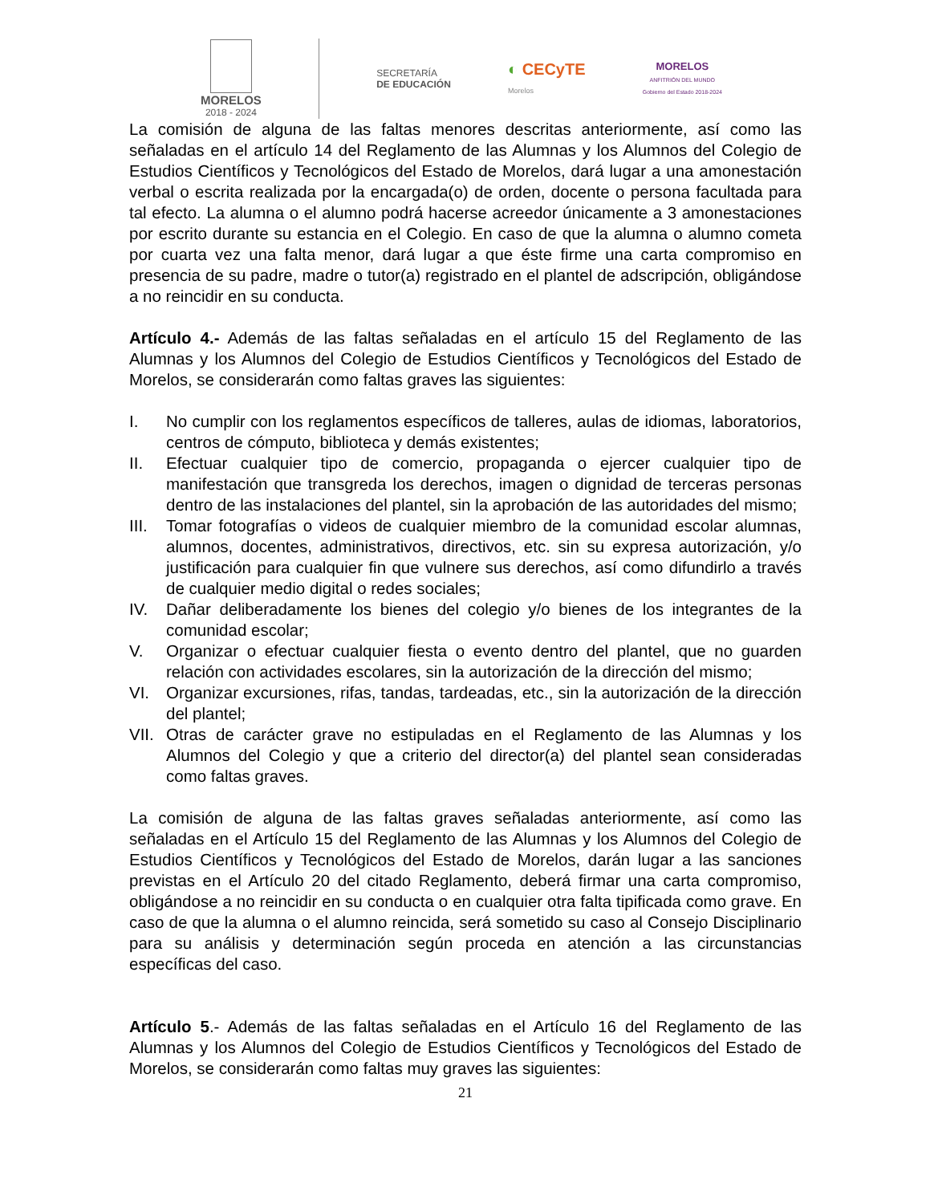MORELOS
2018 - 2024
SECRETARÍA
DE EDUCACIÓN
◐ CECyTE
Morelos
MORELOS
ANFITRIÓN DEL MUNDO
Gobierno del Estado 2018-2024
La comisión de alguna de las faltas menores descritas anteriormente, así como las señaladas en el artículo 14 del Reglamento de las Alumnas y los Alumnos del Colegio de Estudios Científicos y Tecnológicos del Estado de Morelos, dará lugar a una amonestación verbal o escrita realizada por la encargada(o) de orden, docente o persona facultada para tal efecto. La alumna o el alumno podrá hacerse acreedor únicamente a 3 amonestaciones por escrito durante su estancia en el Colegio. En caso de que la alumna o alumno cometa por cuarta vez una falta menor, dará lugar a que éste firme una carta compromiso en presencia de su padre, madre o tutor(a) registrado en el plantel de adscripción, obligándose a no reincidir en su conducta.
Artículo 4.- Además de las faltas señaladas en el artículo 15 del Reglamento de las Alumnas y los Alumnos del Colegio de Estudios Científicos y Tecnológicos del Estado de Morelos, se considerarán como faltas graves las siguientes:
I. No cumplir con los reglamentos específicos de talleres, aulas de idiomas, laboratorios, centros de cómputo, biblioteca y demás existentes;
II. Efectuar cualquier tipo de comercio, propaganda o ejercer cualquier tipo de manifestación que transgreda los derechos, imagen o dignidad de terceras personas dentro de las instalaciones del plantel, sin la aprobación de las autoridades del mismo;
III. Tomar fotografías o videos de cualquier miembro de la comunidad escolar alumnas, alumnos, docentes, administrativos, directivos, etc. sin su expresa autorización, y/o justificación para cualquier fin que vulnere sus derechos, así como difundirlo a través de cualquier medio digital o redes sociales;
IV. Dañar deliberadamente los bienes del colegio y/o bienes de los integrantes de la comunidad escolar;
V. Organizar o efectuar cualquier fiesta o evento dentro del plantel, que no guarden relación con actividades escolares, sin la autorización de la dirección del mismo;
VI. Organizar excursiones, rifas, tandas, tardeadas, etc., sin la autorización de la dirección del plantel;
VII. Otras de carácter grave no estipuladas en el Reglamento de las Alumnas y los Alumnos del Colegio y que a criterio del director(a) del plantel sean consideradas como faltas graves.
La comisión de alguna de las faltas graves señaladas anteriormente, así como las señaladas en el Artículo 15 del Reglamento de las Alumnas y los Alumnos del Colegio de Estudios Científicos y Tecnológicos del Estado de Morelos, darán lugar a las sanciones previstas en el Artículo 20 del citado Reglamento, deberá firmar una carta compromiso, obligándose a no reincidir en su conducta o en cualquier otra falta tipificada como grave. En caso de que la alumna o el alumno reincida, será sometido su caso al Consejo Disciplinario para su análisis y determinación según proceda en atención a las circunstancias específicas del caso.
Artículo 5.- Además de las faltas señaladas en el Artículo 16 del Reglamento de las Alumnas y los Alumnos del Colegio de Estudios Científicos y Tecnológicos del Estado de Morelos, se considerarán como faltas muy graves las siguientes:
21